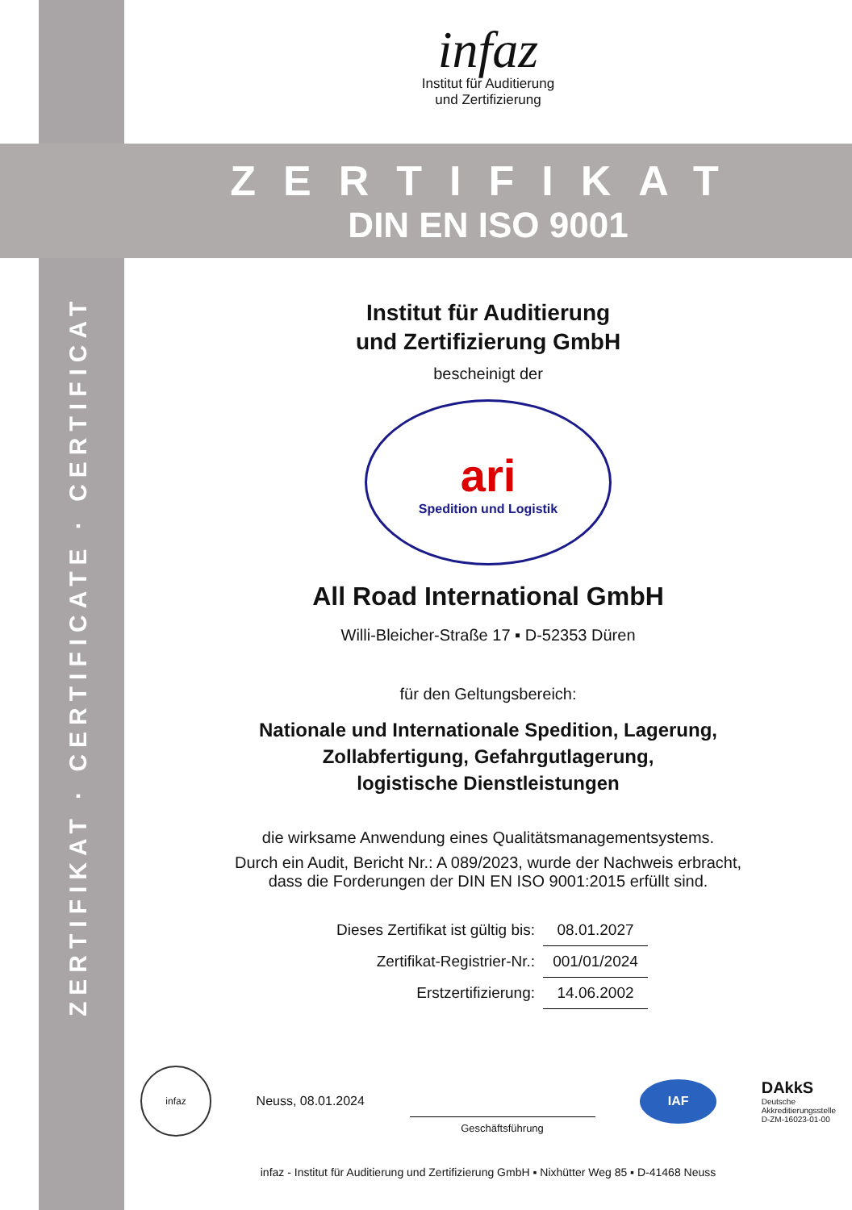ZERTIFIKAT · CERTIFICATE · CERTIFICAT
infaz
Institut für Auditierung
und Zertifizierung
ZERTIFIKAT
DIN EN ISO 9001
Institut für Auditierung
und Zertifizierung GmbH
bescheinigt der
ari
Spedition und Logistik
All Road International GmbH
Willi-Bleicher-Straße 17 ▪ D-52353 Düren
für den Geltungsbereich:
Nationale und Internationale Spedition, Lagerung,
Zollabfertigung, Gefahrgutlagerung,
logistische Dienstleistungen
die wirksame Anwendung eines Qualitätsmanagementsystems.
Durch ein Audit, Bericht Nr.: A 089/2023, wurde der Nachweis erbracht,
dass die Forderungen der DIN EN ISO 9001:2015 erfüllt sind.
| Dieses Zertifikat ist gültig bis: | 08.01.2027 |
| Zertifikat-Registrier-Nr.: | 001/01/2024 |
| Erstzertifizierung: | 14.06.2002 |
infaz
Neuss, 08.01.2024
Geschäftsführung
IAF
DAkkS
Deutsche
Akkreditierungsstelle
D-ZM-16023-01-00
infaz - Institut für Auditierung und Zertifizierung GmbH ▪ Nixhütter Weg 85 ▪ D-41468 Neuss